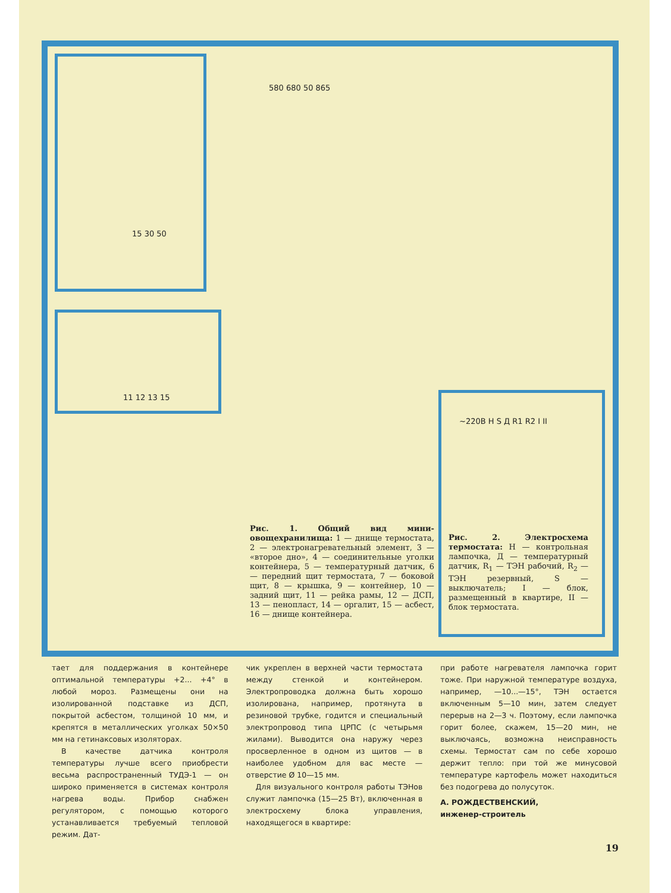15 30 50
11 12 13 15
580 680 50 865
~220В H S Д R1 R2 I II
Рис. 1. Общий вид мини-овощехранилища: 1 — днище термостата, 2 — электронагревательный элемент, 3 — «второе дно», 4 — соединительные уголки контейнера, 5 — температурный датчик, 6 — передний щит термостата, 7 — боковой щит, 8 — крышка, 9 — контейнер, 10 — задний щит, 11 — рейка рамы, 12 — ДСП, 13 — пенопласт, 14 — оргалит, 15 — асбест, 16 — днище контейнера.
Рис. 2. Электросхема термостата: Н — контрольная лампочка, Д — температурный датчик, R<sub>1</sub> — ТЭН рабочий, R<sub>2</sub> — ТЭН резервный, S — выключатель; I — блок, размещенный в квартире, II — блок термостата.
тает для поддержания в контейнере оптимальной температуры +2... +4° в любой мороз. Размещены они на изолированной подставке из ДСП, покрытой асбестом, толщиной 10 мм, и крепятся в металлических уголках 50×50 мм на гетинаксовых изоляторах.
В качестве датчика контроля температуры лучше всего приобрести весьма распространенный ТУДЭ-1 — он широко применяется в системах контроля нагрева воды. Прибор снабжен регулятором, с помощью которого устанавливается требуемый тепловой режим. Дат-
чик укреплен в верхней части термостата между стенкой и контейнером. Электропроводка должна быть хорошо изолирована, например, протянута в резиновой трубке, годится и специальный электропровод типа ЦРПС (с четырьмя жилами). Выводится она наружу через просверленное в одном из щитов — в наиболее удобном для вас месте — отверстие Ø 10—15 мм.
Для визуального контроля работы ТЭНов служит лампочка (15—25 Вт), включенная в электросхему блока управления, находящегося в квартире:
при работе нагревателя лампочка горит тоже. При наружной температуре воздуха, например, —10...—15°, ТЭН остается включенным 5—10 мин, затем следует перерыв на 2—3 ч. Поэтому, если лампочка горит более, скажем, 15—20 мин, не выключаясь, возможна неисправность схемы. Термостат сам по себе хорошо держит тепло: при той же минусовой температуре картофель может находиться без подогрева до полусуток.
А. РОЖДЕСТВЕНСКИЙ,
инженер-строитель
19